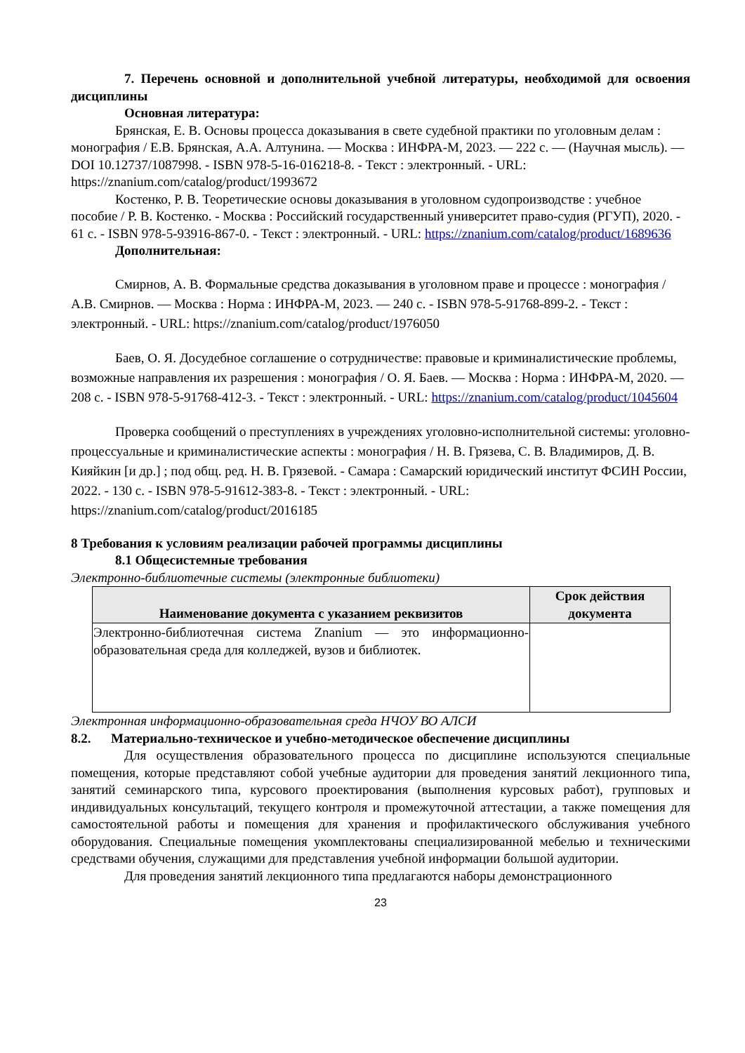7. Перечень основной и дополнительной учебной литературы, необходимой для освоения дисциплины
Основная литература:
Брянская, Е. В. Основы процесса доказывания в свете судебной практики по уголовным делам : монография / Е.В. Брянская, А.А. Алтунина. — Москва : ИНФРА-М, 2023. — 222 с. — (Научная мысль). — DOI 10.12737/1087998. - ISBN 978-5-16-016218-8. - Текст : электронный. - URL: https://znanium.com/catalog/product/1993672
Костенко, Р. В. Теоретические основы доказывания в уголовном судопроизводстве : учебное пособие / Р. В. Костенко. - Москва : Российский государственный университет право-судия (РГУП), 2020. - 61 с. - ISBN 978-5-93916-867-0. - Текст : электронный. - URL: https://znanium.com/catalog/product/1689636
Дополнительная:
Смирнов, А. В. Формальные средства доказывания в уголовном праве и процессе : монография / А.В. Смирнов. — Москва : Норма : ИНФРА-М, 2023. — 240 с. - ISBN 978-5-91768-899-2. - Текст : электронный. - URL: https://znanium.com/catalog/product/1976050
Баев, О. Я. Досудебное соглашение о сотрудничестве: правовые и криминалистические проблемы, возможные направления их разрешения : монография / О. Я. Баев. — Москва : Норма : ИНФРА-М, 2020. — 208 с. - ISBN 978-5-91768-412-3. - Текст : электронный. - URL: https://znanium.com/catalog/product/1045604
Проверка сообщений о преступлениях в учреждениях уголовно-исполнительной системы: уголовно-процессуальные и криминалистические аспекты : монография / Н. В. Грязева, С. В. Владимиров, Д. В. Кияйкин [и др.] ; под общ. ред. Н. В. Грязевой. - Самара : Самарский юридический институт ФСИН России, 2022. - 130 с. - ISBN 978-5-91612-383-8. - Текст : электронный. - URL: https://znanium.com/catalog/product/2016185
8 Требования к условиям реализации рабочей программы дисциплины
8.1 Общесистемные требования
Электронно-библиотечные системы (электронные библиотеки)
| Наименование документа с указанием реквизитов | Срок действия документа |
| --- | --- |
| Электронно-библиотечная система Znanium — это информационно-образовательная среда для колледжей, вузов и библиотек. | |
Электронная информационно-образовательная среда НЧОУ ВО АЛСИ
8.2. Материально-техническое и учебно-методическое обеспечение дисциплины
Для осуществления образовательного процесса по дисциплине используются специальные помещения, которые представляют собой учебные аудитории для проведения занятий лекционного типа, занятий семинарского типа, курсового проектирования (выполнения курсовых работ), групповых и индивидуальных консультаций, текущего контроля и промежуточной аттестации, а также помещения для самостоятельной работы и помещения для хранения и профилактического обслуживания учебного оборудования. Специальные помещения укомплектованы специализированной мебелью и техническими средствами обучения, служащими для представления учебной информации большой аудитории.
Для проведения занятий лекционного типа предлагаются наборы демонстрационного
23